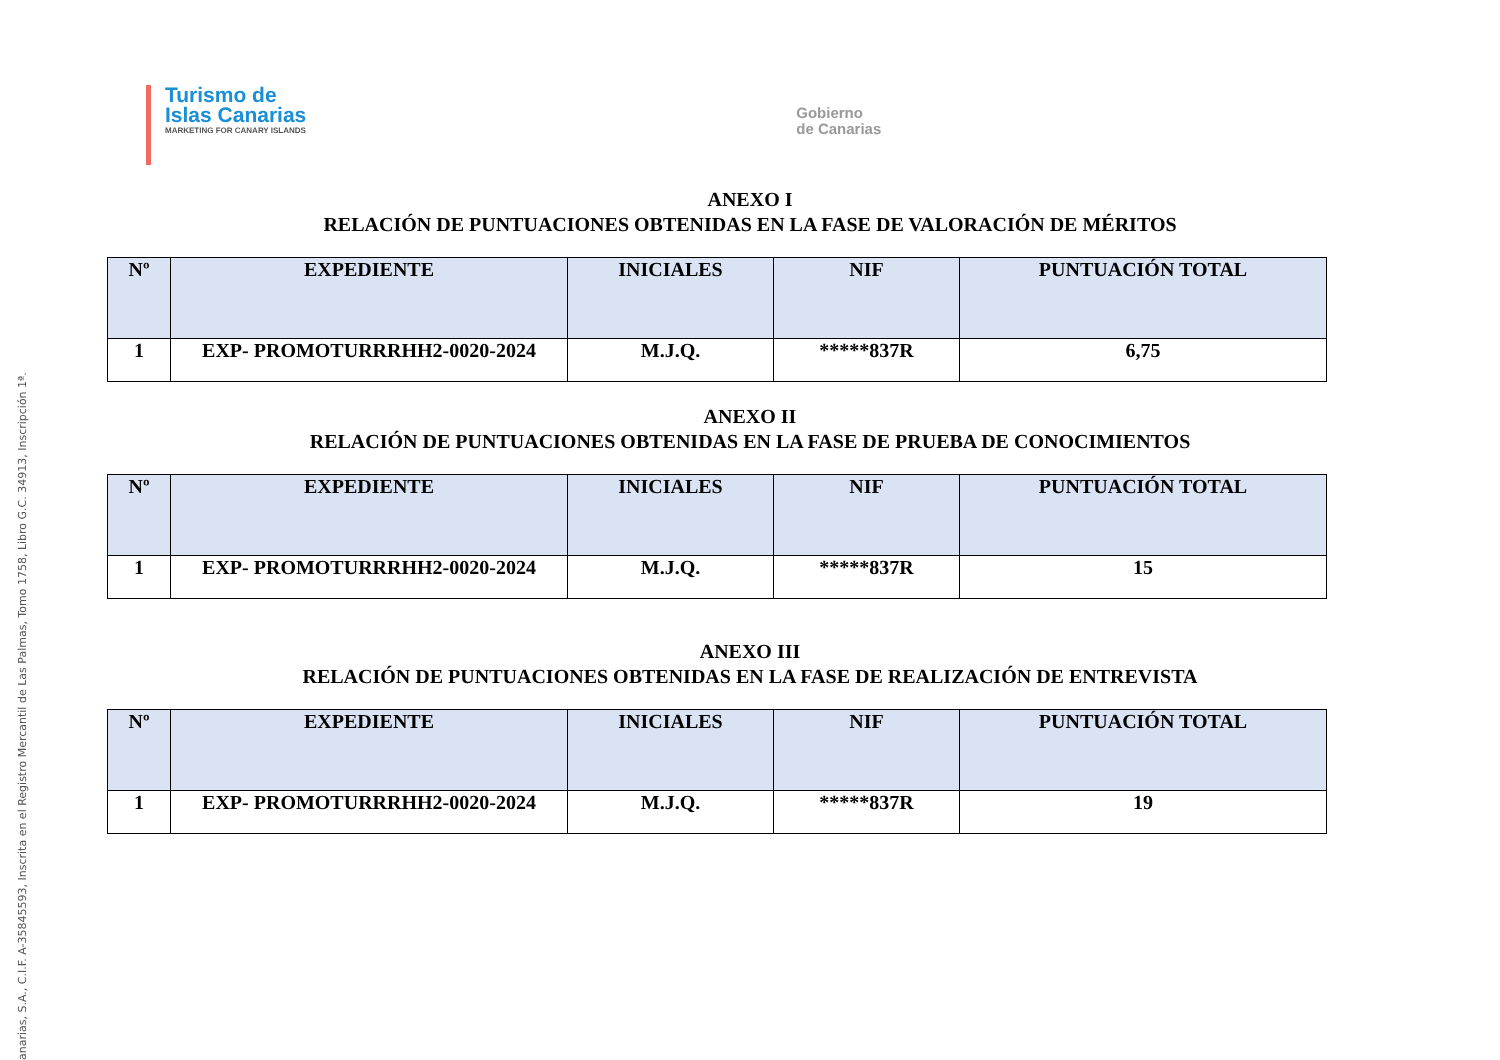anarias, S.A., C.I.F. A-35845593, Inscrita en el Registro Mercantil de Las Palmas, Tomo 1758, Libro G.C. 34913, Inscripción 1ª.
Turismo de
Islas Canarias
MARKETING FOR CANARY ISLANDS
Gobierno
de Canarias
ANEXO I
RELACIÓN DE PUNTUACIONES OBTENIDAS EN LA FASE DE VALORACIÓN DE MÉRITOS
| Nº | EXPEDIENTE | INICIALES | NIF | PUNTUACIÓN TOTAL |
| --- | --- | --- | --- | --- |
| 1 | EXP- PROMOTURRRHH2-0020-2024 | M.J.Q. | *****837R | 6,75 |
ANEXO II
RELACIÓN DE PUNTUACIONES OBTENIDAS EN LA FASE DE PRUEBA DE CONOCIMIENTOS
| Nº | EXPEDIENTE | INICIALES | NIF | PUNTUACIÓN TOTAL |
| --- | --- | --- | --- | --- |
| 1 | EXP- PROMOTURRRHH2-0020-2024 | M.J.Q. | *****837R | 15 |
ANEXO III
RELACIÓN DE PUNTUACIONES OBTENIDAS EN LA FASE DE REALIZACIÓN DE ENTREVISTA
| Nº | EXPEDIENTE | INICIALES | NIF | PUNTUACIÓN TOTAL |
| --- | --- | --- | --- | --- |
| 1 | EXP- PROMOTURRRHH2-0020-2024 | M.J.Q. | *****837R | 19 |